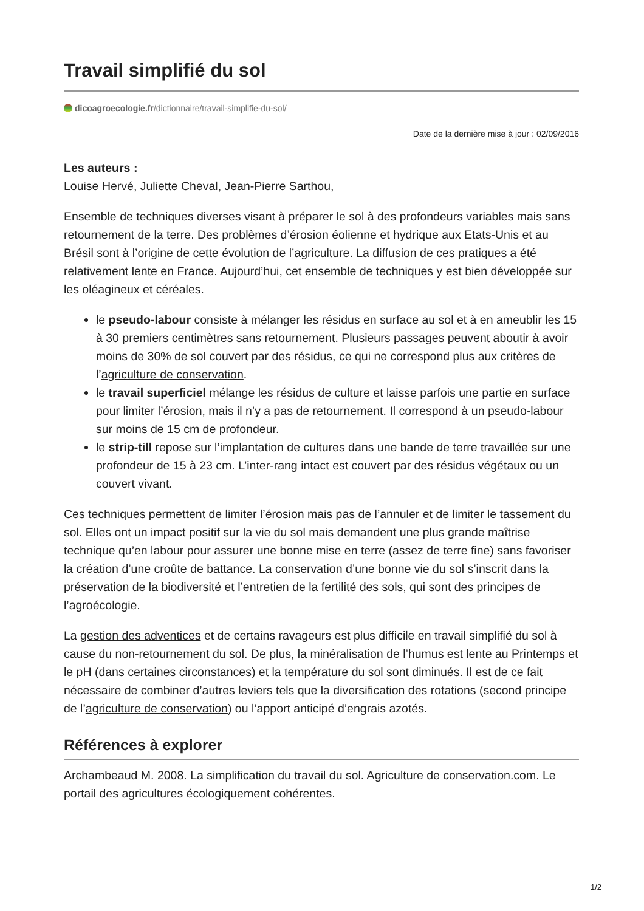Travail simplifié du sol
dicoagroecologie.fr/dictionnaire/travail-simplifie-du-sol/
Date de la dernière mise à jour : 02/09/2016
Les auteurs :
Louise Hervé, Juliette Cheval, Jean-Pierre Sarthou,
Ensemble de techniques diverses visant à préparer le sol à des profondeurs variables mais sans retournement de la terre. Des problèmes d’érosion éolienne et hydrique aux Etats-Unis et au Brésil sont à l’origine de cette évolution de l’agriculture. La diffusion de ces pratiques a été relativement lente en France. Aujourd’hui, cet ensemble de techniques y est bien développée sur les oléagineux et céréales.
le pseudo-labour consiste à mélanger les résidus en surface au sol et à en ameublir les 15 à 30 premiers centimètres sans retournement. Plusieurs passages peuvent aboutir à avoir moins de 30% de sol couvert par des résidus, ce qui ne correspond plus aux critères de l’agriculture de conservation.
le travail superficiel mélange les résidus de culture et laisse parfois une partie en surface pour limiter l’érosion, mais il n’y a pas de retournement. Il correspond à un pseudo-labour sur moins de 15 cm de profondeur.
le strip-till repose sur l’implantation de cultures dans une bande de terre travaillée sur une profondeur de 15 à 23 cm. L’inter-rang intact est couvert par des résidus végétaux ou un couvert vivant.
Ces techniques permettent de limiter l’érosion mais pas de l’annuler et de limiter le tassement du sol. Elles ont un impact positif sur la vie du sol mais demandent une plus grande maîtrise technique qu’en labour pour assurer une bonne mise en terre (assez de terre fine) sans favoriser la création d’une croûte de battance. La conservation d’une bonne vie du sol s’inscrit dans la préservation de la biodiversité et l’entretien de la fertilité des sols, qui sont des principes de l’agroécologie.
La gestion des adventices et de certains ravageurs est plus difficile en travail simplifié du sol à cause du non-retournement du sol. De plus, la minéralisation de l’humus est lente au Printemps et le pH (dans certaines circonstances) et la température du sol sont diminués. Il est de ce fait nécessaire de combiner d’autres leviers tels que la diversification des rotations (second principe de l’agriculture de conservation) ou l’apport anticipé d’engrais azotés.
Références à explorer
Archambeaud M. 2008. La simplification du travail du sol. Agriculture de conservation.com. Le portail des agricultures écologiquement cohérentes.
1/2